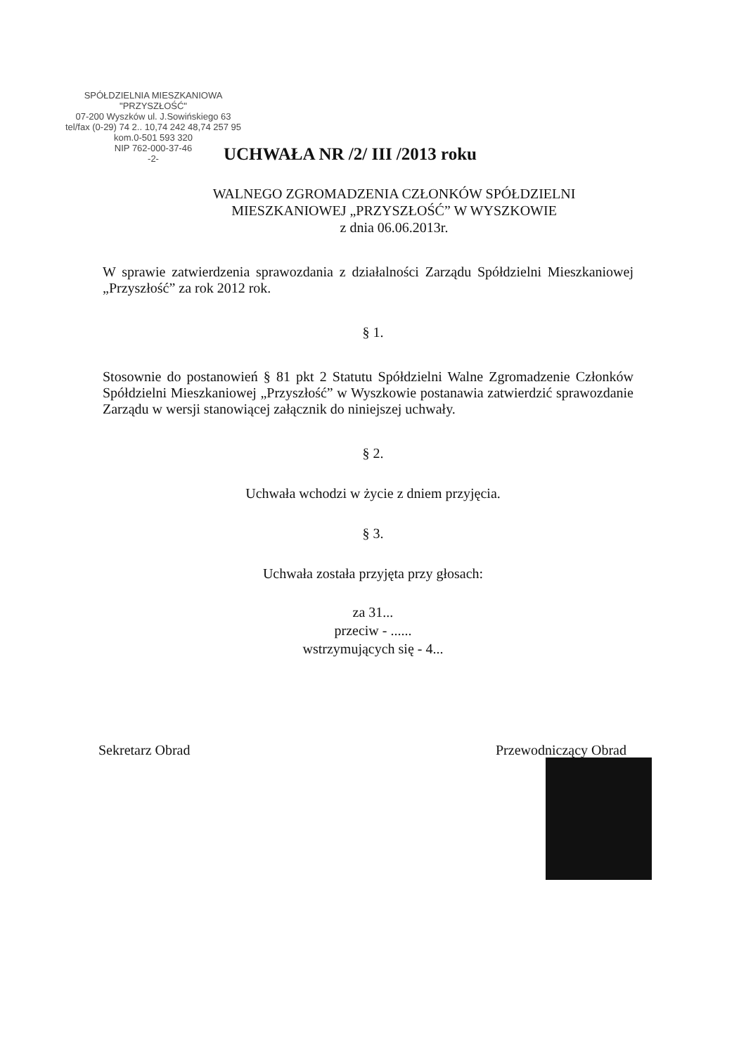SPÓŁDZIELNIA MIESZKANIOWA
"PRZYSZŁOŚĆ"
07-200 Wyszków ul. J.Sowińskiego 63
tel/fax (0-29) 74 2.. 10,74 242 48,74 257 95 kom.0-501 593 320
NIP 762-000-37-46
-2-
UCHWAŁA NR /2/ III /2013 roku
WALNEGO ZGROMADZENIA CZŁONKÓW SPÓŁDZIELNI
MIESZKANIOWEJ „PRZYSZŁOŚĆ” W WYSZKOWIE
z dnia 06.06.2013r.
W sprawie zatwierdzenia sprawozdania z działalności Zarządu Spółdzielni Mieszkaniowej „Przyszłość” za rok 2012 rok.
§ 1.
Stosownie do postanowień § 81 pkt 2 Statutu Spółdzielni Walne Zgromadzenie Członków Spółdzielni Mieszkaniowej „Przyszłość” w Wyszkowie postanawia zatwierdzić sprawozdanie Zarządu w wersji stanowiącej załącznik do niniejszej uchwały.
§ 2.
Uchwała wchodzi w życie z dniem przyjęcia.
§ 3.
Uchwała została przyjęta przy głosach:
za 31...
przeciw - ......
wstrzymujących się - 4...
Sekretarz Obrad Przewodniczący Obrad